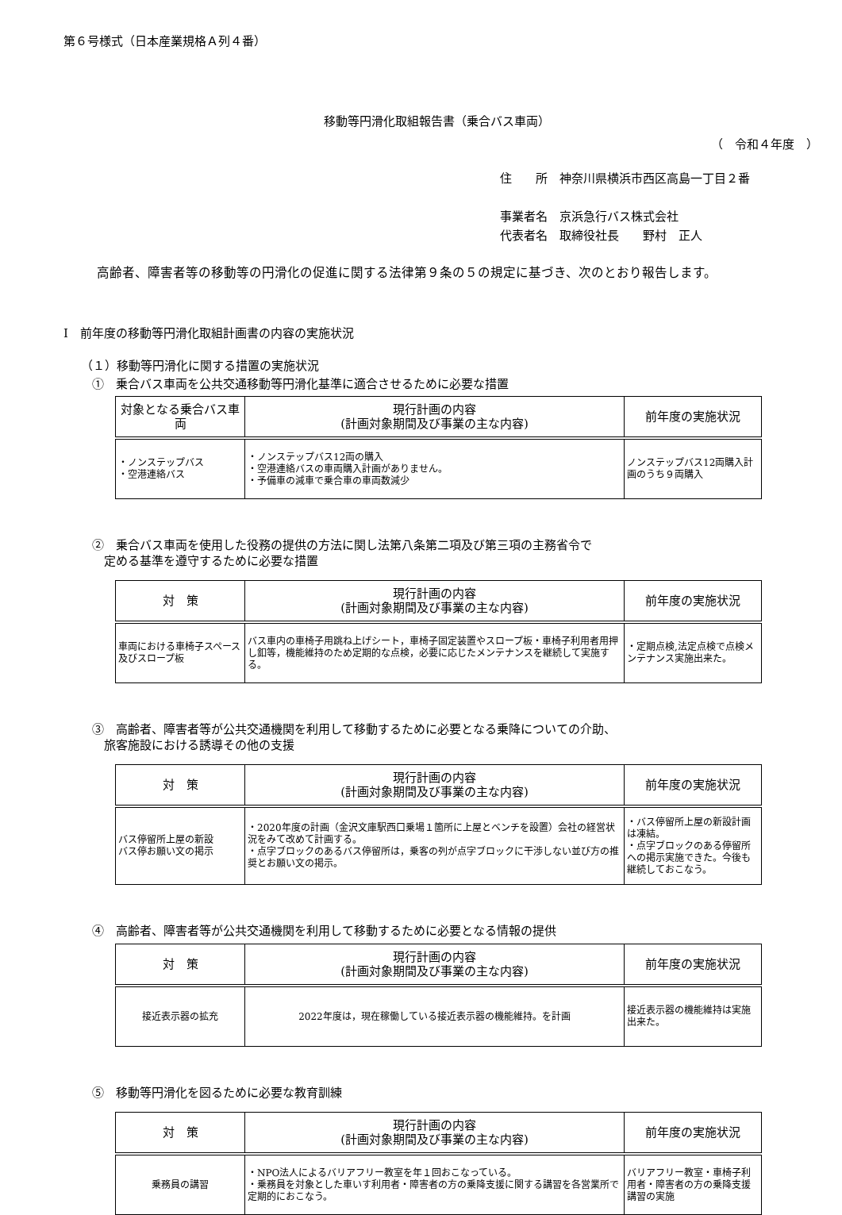第６号様式（日本産業規格Ａ列４番）
移動等円滑化取組報告書（乗合バス車両）
（　令和４年度　）
住　　所　神奈川県横浜市西区高島一丁目２番
事業者名　京浜急行バス株式会社
代表者名　取締役社長　　野村　正人
高齢者、障害者等の移動等の円滑化の促進に関する法律第９条の５の規定に基づき、次のとおり報告します。
Ⅰ　前年度の移動等円滑化取組計画書の内容の実施状況
（１）移動等円滑化に関する措置の実施状況
①　乗合バス車両を公共交通移動等円滑化基準に適合させるために必要な措置
| 対象となる乗合バス車両 | 現行計画の内容 (計画対象期間及び事業の主な内容) | 前年度の実施状況 |
| --- | --- | --- |
| ・ノンステップバス ・空港連絡バス | ・ノンステップバス12両の購入 ・空港連絡バスの車両購入計画がありません。 ・予備車の減車で乗合車の車両数減少 | ノンステップバス12両購入計画のうち９両購入 |
②　乗合バス車両を使用した役務の提供の方法に関し法第八条第二項及び第三項の主務省令で
　定める基準を遵守するために必要な措置
| 対 策 | 現行計画の内容 (計画対象期間及び事業の主な内容) | 前年度の実施状況 |
| --- | --- | --- |
| 車両における車椅子スペース及びスロープ板 | バス車内の車椅子用跳ね上げシート，車椅子固定装置やスロープ板・車椅子利用者用押し釦等，機能維持のため定期的な点検，必要に応じたメンテナンスを継続して実施する。 | ・定期点検,法定点検で点検メンテナンス実施出来た。 |
③　高齢者、障害者等が公共交通機関を利用して移動するために必要となる乗降についての介助、
　旅客施設における誘導その他の支援
| 対 策 | 現行計画の内容 (計画対象期間及び事業の主な内容) | 前年度の実施状況 |
| --- | --- | --- |
| バス停留所上屋の新設 バス停お願い文の掲示 | ・2020年度の計画（金沢文庫駅西口乗場１箇所に上屋とベンチを設置）会社の経営状況をみて改めて計画する。 ・点字ブロックのあるバス停留所は，乗客の列が点字ブロックに干渉しない並び方の推奨とお願い文の掲示。 | ・バス停留所上屋の新設計画は凍結。 ・点字ブロックのある停留所への掲示実施できた。今後も継続しておこなう。 |
④　高齢者、障害者等が公共交通機関を利用して移動するために必要となる情報の提供
| 対 策 | 現行計画の内容 (計画対象期間及び事業の主な内容) | 前年度の実施状況 |
| --- | --- | --- |
| 接近表示器の拡充 | 2022年度は，現在稼働している接近表示器の機能維持。を計画 | 接近表示器の機能維持は実施出来た。 |
⑤　移動等円滑化を図るために必要な教育訓練
| 対 策 | 現行計画の内容 (計画対象期間及び事業の主な内容) | 前年度の実施状況 |
| --- | --- | --- |
| 乗務員の講習 | ・NPO法人によるバリアフリー教室を年１回おこなっている。 ・乗務員を対象とした車いす利用者・障害者の方の乗降支援に関する講習を各営業所で定期的におこなう。 | バリアフリー教室・車椅子利用者・障害者の方の乗降支援講習の実施 |